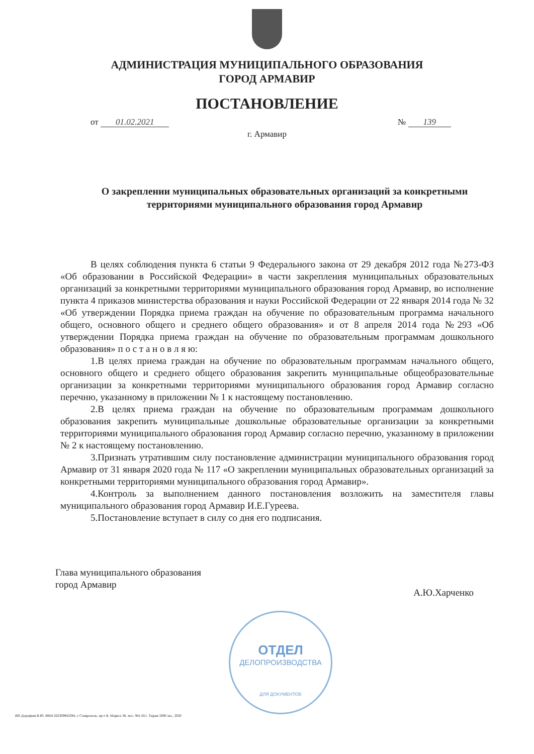АДМИНИСТРАЦИЯ МУНИЦИПАЛЬНОГО ОБРАЗОВАНИЯ
ГОРОД АРМАВИР
ПОСТАНОВЛЕНИЕ
от 01.02.2021 № 139
г. Армавир
О закреплении муниципальных образовательных организаций за конкретными территориями муниципального образования город Армавир
В целях соблюдения пункта 6 статьи 9 Федерального закона от 29 декабря 2012 года №273-ФЗ «Об образовании в Российской Федерации» в части закрепления муниципальных образовательных организаций за конкретными территориями муниципального образования город Армавир, во исполнение пункта 4 приказов министерства образования и науки Российской Федерации от 22 января 2014 года № 32 «Об утверждении Порядка приема граждан на обучение по образовательным программа начального общего, основного общего и среднего общего образования» и от 8 апреля 2014 года №293 «Об утверждении Порядка приема граждан на обучение по образовательным программам дошкольного образования» п о с т а н о в л я ю:
1.В целях приема граждан на обучение по образовательным программам начального общего, основного общего и среднего общего образования закрепить муниципальные общеобразовательные организации за конкретными территориями муниципального образования город Армавир согласно перечню, указанному в приложении № 1 к настоящему постановлению.
2.В целях приема граждан на обучение по образовательным программам дошкольного образования закрепить муниципальные дошкольные образовательные организации за конкретными территориями муниципального образования город Армавир согласно перечню, указанному в приложении № 2 к настоящему постановлению.
3.Признать утратившим силу постановление администрации муниципального образования город Армавир от 31 января 2020 года № 117 «О закреплении муниципальных образовательных организаций за конкретными территориями муниципального образования город Армавир».
4.Контроль за выполнением данного постановления возложить на заместителя главы муниципального образования город Армавир И.Е.Гуреева.
5.Постановление вступает в силу со дня его подписания.
Глава муниципального образования
город Армавир
А.Ю.Харченко
ОТДЕЛ
ДЕЛОПРОИЗВОДСТВА
ДЛЯ ДОКУМЕНТОВ
ИП Дорофеев В.Ю. ИНН 262309943294, г. Ставрополь, пр-т К. Маркса 38, тел.: 941-651. Тираж 5000 экз., 2020